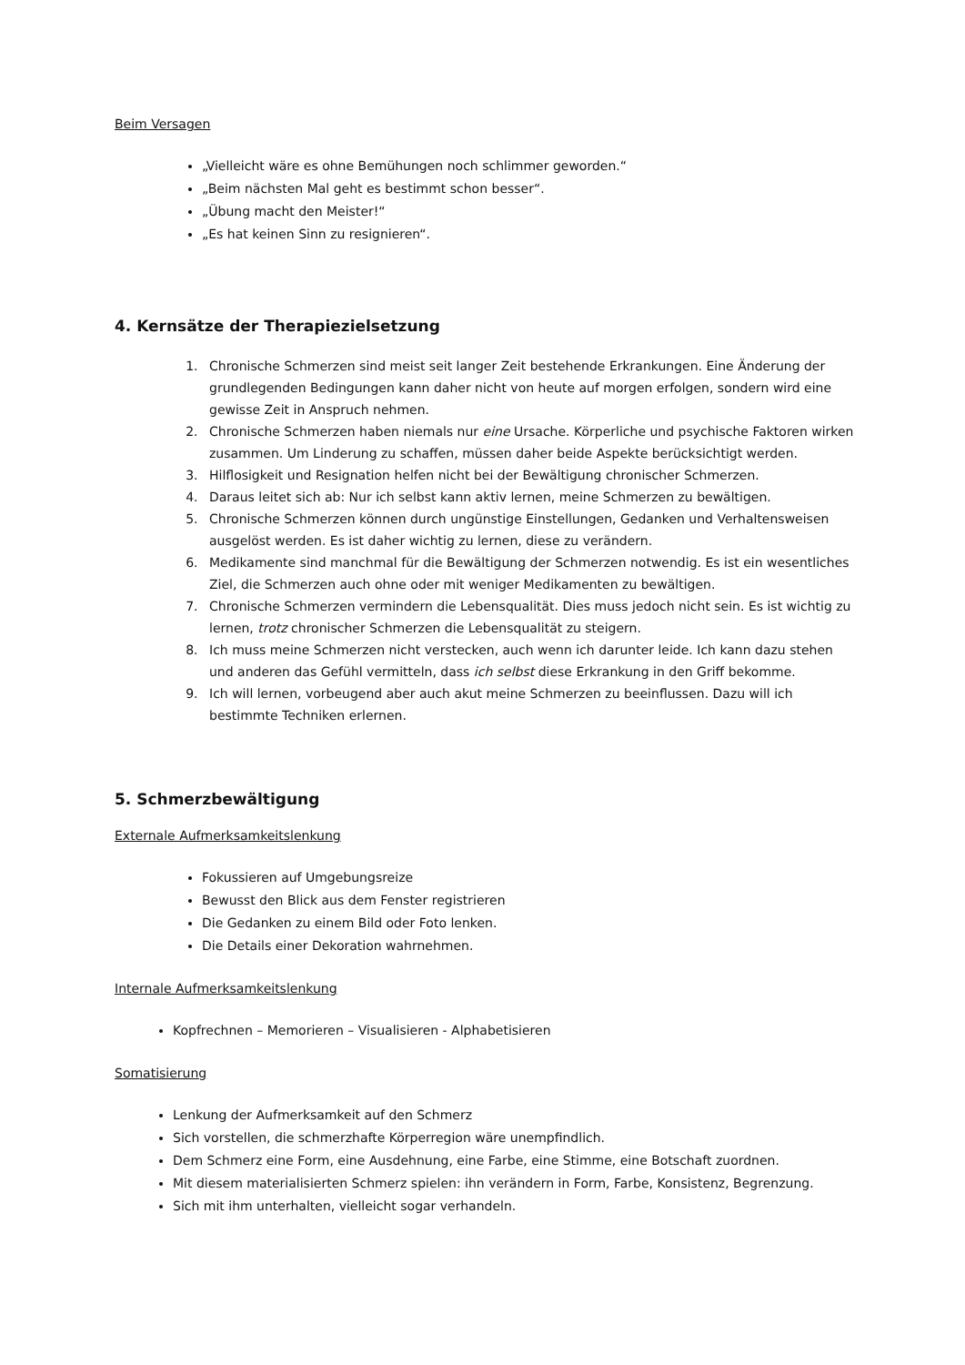Beim Versagen
„Vielleicht wäre es ohne Bemühungen noch schlimmer geworden.“
„Beim nächsten Mal geht es bestimmt schon besser“.
„Übung macht den Meister!“
„Es hat keinen Sinn zu resignieren“.
4. Kernsätze der Therapiezielsetzung
1. Chronische Schmerzen sind meist seit langer Zeit bestehende Erkrankungen. Eine Änderung der grundlegenden Bedingungen kann daher nicht von heute auf morgen erfolgen, sondern wird eine gewisse Zeit in Anspruch nehmen.
2. Chronische Schmerzen haben niemals nur eine Ursache. Körperliche und psychische Faktoren wirken zusammen. Um Linderung zu schaffen, müssen daher beide Aspekte berücksichtigt werden.
3. Hilflosigkeit und Resignation helfen nicht bei der Bewältigung chronischer Schmerzen.
4. Daraus leitet sich ab: Nur ich selbst kann aktiv lernen, meine Schmerzen zu bewältigen.
5. Chronische Schmerzen können durch ungünstige Einstellungen, Gedanken und Verhaltensweisen ausgelöst werden. Es ist daher wichtig zu lernen, diese zu verändern.
6. Medikamente sind manchmal für die Bewältigung der Schmerzen notwendig. Es ist ein wesentliches Ziel, die Schmerzen auch ohne oder mit weniger Medikamenten zu bewältigen.
7. Chronische Schmerzen vermindern die Lebensqualität. Dies muss jedoch nicht sein. Es ist wichtig zu lernen, trotz chronischer Schmerzen die Lebensqualität zu steigern.
8. Ich muss meine Schmerzen nicht verstecken, auch wenn ich darunter leide. Ich kann dazu stehen und anderen das Gefühl vermitteln, dass ich selbst diese Erkrankung in den Griff bekomme.
9. Ich will lernen, vorbeugend aber auch akut meine Schmerzen zu beeinflussen. Dazu will ich bestimmte Techniken erlernen.
5. Schmerzbewältigung
Externale Aufmerksamkeitslenkung
Fokussieren auf Umgebungsreize
Bewusst den Blick aus dem Fenster registrieren
Die Gedanken zu einem Bild oder Foto lenken.
Die Details einer Dekoration wahrnehmen.
Internale Aufmerksamkeitslenkung
Kopfrechnen – Memorieren – Visualisieren - Alphabetisieren
Somatisierung
Lenkung der Aufmerksamkeit auf den Schmerz
Sich vorstellen, die schmerzhafte Körperregion wäre unempfindlich.
Dem Schmerz eine Form, eine Ausdehnung, eine Farbe, eine Stimme, eine Botschaft zuordnen.
Mit diesem materialisierten Schmerz spielen: ihn verändern in Form, Farbe, Konsistenz, Begrenzung.
Sich mit ihm unterhalten, vielleicht sogar verhandeln.